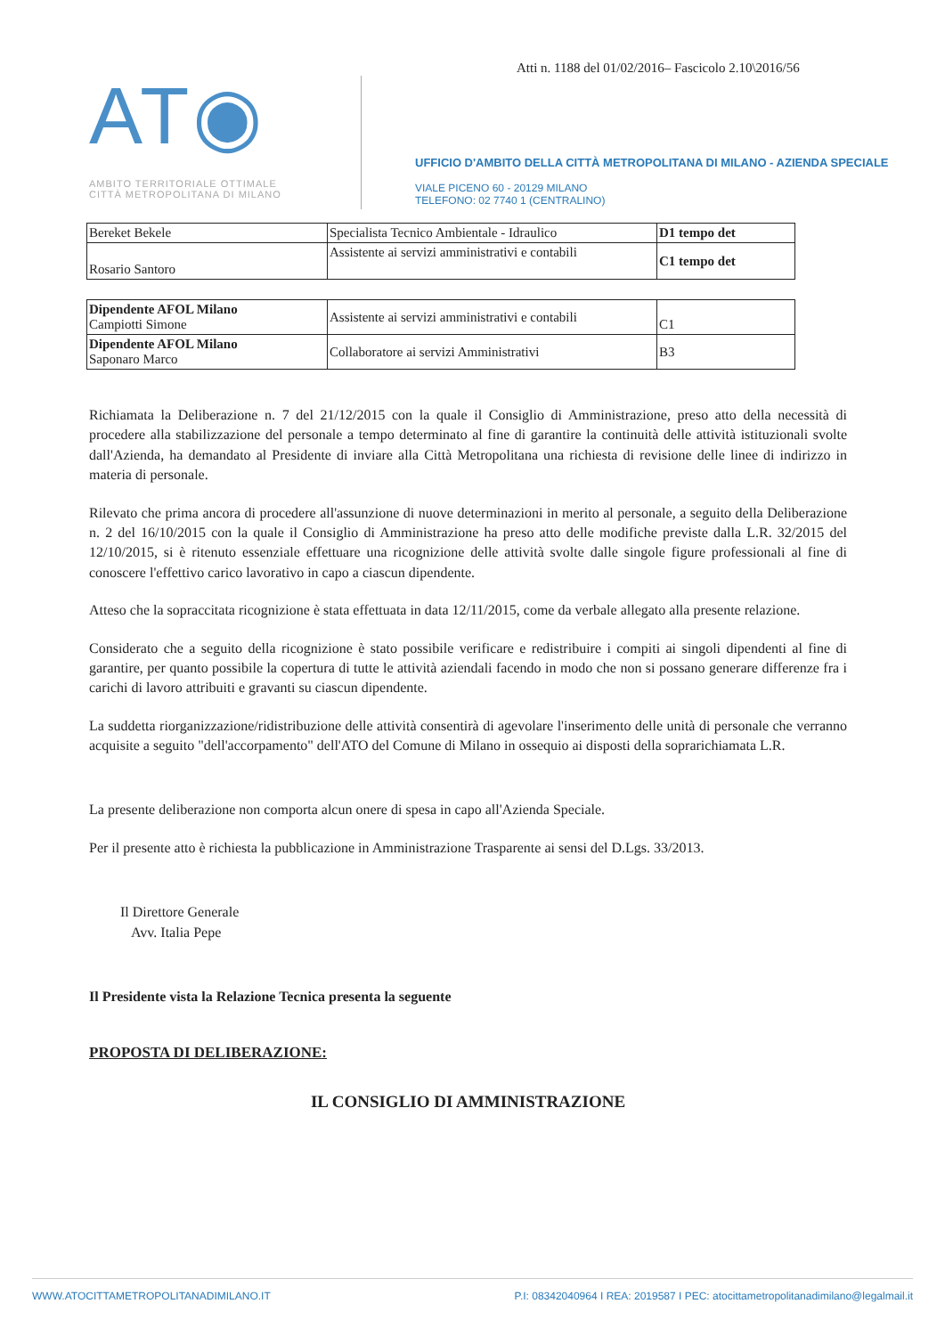Atti n. 1188 del 01/02/2016– Fascicolo 2.10\2016/56
AT◉
AMBITO TERRITORIALE OTTIMALE
CITTÀ METROPOLITANA DI MILANO
UFFICIO D'AMBITO DELLA CITTÀ METROPOLITANA DI MILANO - AZIENDA SPECIALE
VIALE PICENO 60 - 20129 MILANO
TELEFONO: 02 7740 1 (CENTRALINO)
| Bereket Bekele | Specialista Tecnico Ambientale - Idraulico | D1 tempo det |
| Rosario Santoro | Assistente ai servizi amministrativi e contabili | C1 tempo det |
| Dipendente AFOL Milano Campiotti Simone | Assistente ai servizi amministrativi e contabili | C1 |
| Dipendente AFOL Milano Saponaro Marco | Collaboratore ai servizi Amministrativi | B3 |
Richiamata la Deliberazione n. 7 del 21/12/2015 con la quale il Consiglio di Amministrazione, preso atto della necessità di procedere alla stabilizzazione del personale a tempo determinato al fine di garantire la continuità delle attività istituzionali svolte dall'Azienda, ha demandato al Presidente di inviare alla Città Metropolitana una richiesta di revisione delle linee di indirizzo in materia di personale.
Rilevato che prima ancora di procedere all'assunzione di nuove determinazioni in merito al personale, a seguito della Deliberazione n. 2 del 16/10/2015 con la quale il Consiglio di Amministrazione ha preso atto delle modifiche previste dalla L.R. 32/2015 del 12/10/2015, si è ritenuto essenziale effettuare una ricognizione delle attività svolte dalle singole figure professionali al fine di conoscere l'effettivo carico lavorativo in capo a ciascun dipendente.
Atteso che la sopraccitata ricognizione è stata effettuata in data 12/11/2015, come da verbale allegato alla presente relazione.
Considerato che a seguito della ricognizione è stato possibile verificare e redistribuire i compiti ai singoli dipendenti al fine di garantire, per quanto possibile la copertura di tutte le attività aziendali facendo in modo che non si possano generare differenze fra i carichi di lavoro attribuiti e gravanti su ciascun dipendente.
La suddetta riorganizzazione/ridistribuzione delle attività consentirà di agevolare l'inserimento delle unità di personale che verranno acquisite a seguito "dell'accorpamento" dell'ATO del Comune di Milano in ossequio ai disposti della soprarichiamata L.R.
La presente deliberazione non comporta alcun onere di spesa in capo all'Azienda Speciale.
Per il presente atto è richiesta la pubblicazione in Amministrazione Trasparente ai sensi del D.Lgs. 33/2013.
Il Direttore Generale
Avv. Italia Pepe
Il Presidente vista la Relazione Tecnica presenta la seguente
PROPOSTA DI DELIBERAZIONE:
IL CONSIGLIO DI AMMINISTRAZIONE
WWW.ATOCITTAMETROPOLITANADIMILANO.IT P.I: 08342040964 I REA: 2019587 I PEC: atocittametropolitanadimilano@legalmail.it